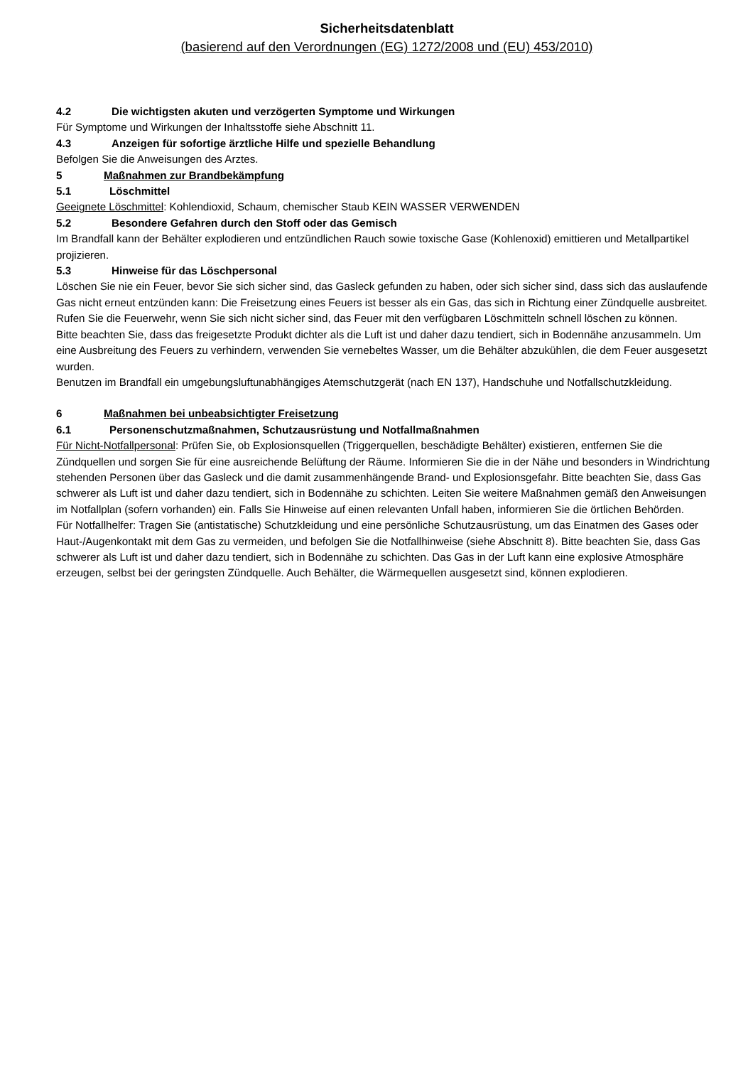Sicherheitsdatenblatt
(basierend auf den Verordnungen (EG) 1272/2008 und (EU) 453/2010)
4.2 Die wichtigsten akuten und verzögerten Symptome und Wirkungen
Für Symptome und Wirkungen der Inhaltsstoffe siehe Abschnitt 11.
4.3 Anzeigen für sofortige ärztliche Hilfe und spezielle Behandlung
Befolgen Sie die Anweisungen des Arztes.
5 Maßnahmen zur Brandbekämpfung
5.1 Löschmittel
Geeignete Löschmittel: Kohlendioxid, Schaum, chemischer Staub KEIN WASSER VERWENDEN
5.2 Besondere Gefahren durch den Stoff oder das Gemisch
Im Brandfall kann der Behälter explodieren und entzündlichen Rauch sowie toxische Gase (Kohlenoxid) emittieren und Metallpartikel projizieren.
5.3 Hinweise für das Löschpersonal
Löschen Sie nie ein Feuer, bevor Sie sich sicher sind, das Gasleck gefunden zu haben, oder sich sicher sind, dass sich das auslaufende Gas nicht erneut entzünden kann: Die Freisetzung eines Feuers ist besser als ein Gas, das sich in Richtung einer Zündquelle ausbreitet. Rufen Sie die Feuerwehr, wenn Sie sich nicht sicher sind, das Feuer mit den verfügbaren Löschmitteln schnell löschen zu können.
Bitte beachten Sie, dass das freigesetzte Produkt dichter als die Luft ist und daher dazu tendiert, sich in Bodennähe anzusammeln. Um eine Ausbreitung des Feuers zu verhindern, verwenden Sie vernebeltes Wasser, um die Behälter abzukühlen, die dem Feuer ausgesetzt wurden.
Benutzen im Brandfall ein umgebungsluftunabhängiges Atemschutzgerät (nach EN 137), Handschuhe und Notfallschutzkleidung.
6 Maßnahmen bei unbeabsichtigter Freisetzung
6.1 Personenschutzmaßnahmen, Schutzausrüstung und Notfallmaßnahmen
Für Nicht-Notfallpersonal: Prüfen Sie, ob Explosionsquellen (Triggerquellen, beschädigte Behälter) existieren, entfernen Sie die Zündquellen und sorgen Sie für eine ausreichende Belüftung der Räume. Informieren Sie die in der Nähe und besonders in Windrichtung stehenden Personen über das Gasleck und die damit zusammenhängende Brand- und Explosionsgefahr. Bitte beachten Sie, dass Gas schwerer als Luft ist und daher dazu tendiert, sich in Bodennähe zu schichten. Leiten Sie weitere Maßnahmen gemäß den Anweisungen im Notfallplan (sofern vorhanden) ein. Falls Sie Hinweise auf einen relevanten Unfall haben, informieren Sie die örtlichen Behörden.
Für Notfallhelfer: Tragen Sie (antistatische) Schutzkleidung und eine persönliche Schutzausrüstung, um das Einatmen des Gases oder Haut-/Augenkontakt mit dem Gas zu vermeiden, und befolgen Sie die Notfallhinweise (siehe Abschnitt 8). Bitte beachten Sie, dass Gas schwerer als Luft ist und daher dazu tendiert, sich in Bodennähe zu schichten. Das Gas in der Luft kann eine explosive Atmosphäre erzeugen, selbst bei der geringsten Zündquelle. Auch Behälter, die Wärmequellen ausgesetzt sind, können explodieren.